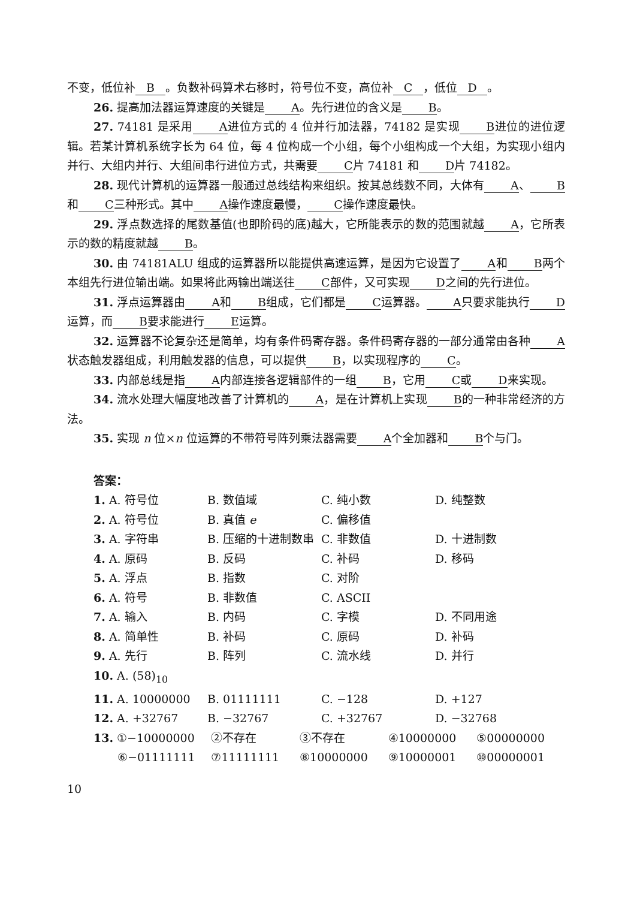不变，低位补 B 。负数补码算术右移时，符号位不变，高位补 C ，低位 D 。
26. 提高加法器运算速度的关键是 A 。先行进位的含义是 B 。
27. 74181 是采用 A 进位方式的 4 位并行加法器，74182 是实现 B 进位的进位逻辑。若某计算机系统字长为 64 位，每 4 位构成一个小组，每个小组构成一个大组，为实现小组内并行、大组内并行、大组间串行进位方式，共需要 C 片 74181 和 D 片 74182。
28. 现代计算机的运算器一般通过总线结构来组织。按其总线数不同，大体有 A 、 B 和 C 三种形式。其中 A 操作速度最慢， C 操作速度最快。
29. 浮点数选择的尾数基值(也即阶码的底)越大，它所能表示的数的范围就越 A ，它所表示的数的精度就越 B 。
30. 由 74181ALU 组成的运算器所以能提供高速运算，是因为它设置了 A 和 B 两个本组先行进位输出端。如果将此两输出端送往 C 部件，又可实现 D 之间的先行进位。
31. 浮点运算器由 A 和 B 组成，它们都是 C 运算器。 A 只要求能执行 D 运算，而 B 要求能进行 E 运算。
32. 运算器不论复杂还是简单，均有条件码寄存器。条件码寄存器的一部分通常由各种 A 状态触发器组成，利用触发器的信息，可以提供 B ，以实现程序的 C 。
33. 内部总线是指 A 内部连接各逻辑部件的一组 B ，它用 C 或 D 来实现。
34. 流水处理大幅度地改善了计算机的 A ，是在计算机上实现 B 的一种非常经济的方法。
35. 实现 n 位×n 位运算的不带符号阵列乘法器需要 A 个全加器和 B 个与门。
答案：
| 1. A. 符号位 | B. 数值域 | C. 纯小数 | D. 纯整数 |
| 2. A. 符号位 | B. 真值 e | C. 偏移值 | |
| 3. A. 字符串 | B. 压缩的十进制数串 | C. 非数值 | D. 十进制数 |
| 4. A. 原码 | B. 反码 | C. 补码 | D. 移码 |
| 5. A. 浮点 | B. 指数 | C. 对阶 | |
| 6. A. 符号 | B. 非数值 | C. ASCII | |
| 7. A. 输入 | B. 内码 | C. 字模 | D. 不同用途 |
| 8. A. 简单性 | B. 补码 | C. 原码 | D. 补码 |
| 9. A. 先行 | B. 阵列 | C. 流水线 | D. 并行 |
| 10. A. (58)<sub>10</sub> | | | |
| 11. A. 10000000 | B. 01111111 | C. −128 | D. +127 |
| 12. A. +32767 | B. −32767 | C. +32767 | D. −32768 |
| 13. ①−10000000 | ②不存在 | ③不存在 | ④10000000 | ⑤00000000 |
| ⑥−01111111 | ⑦11111111 | ⑧10000000 | ⑨10000001 | ⑩00000001 |
10